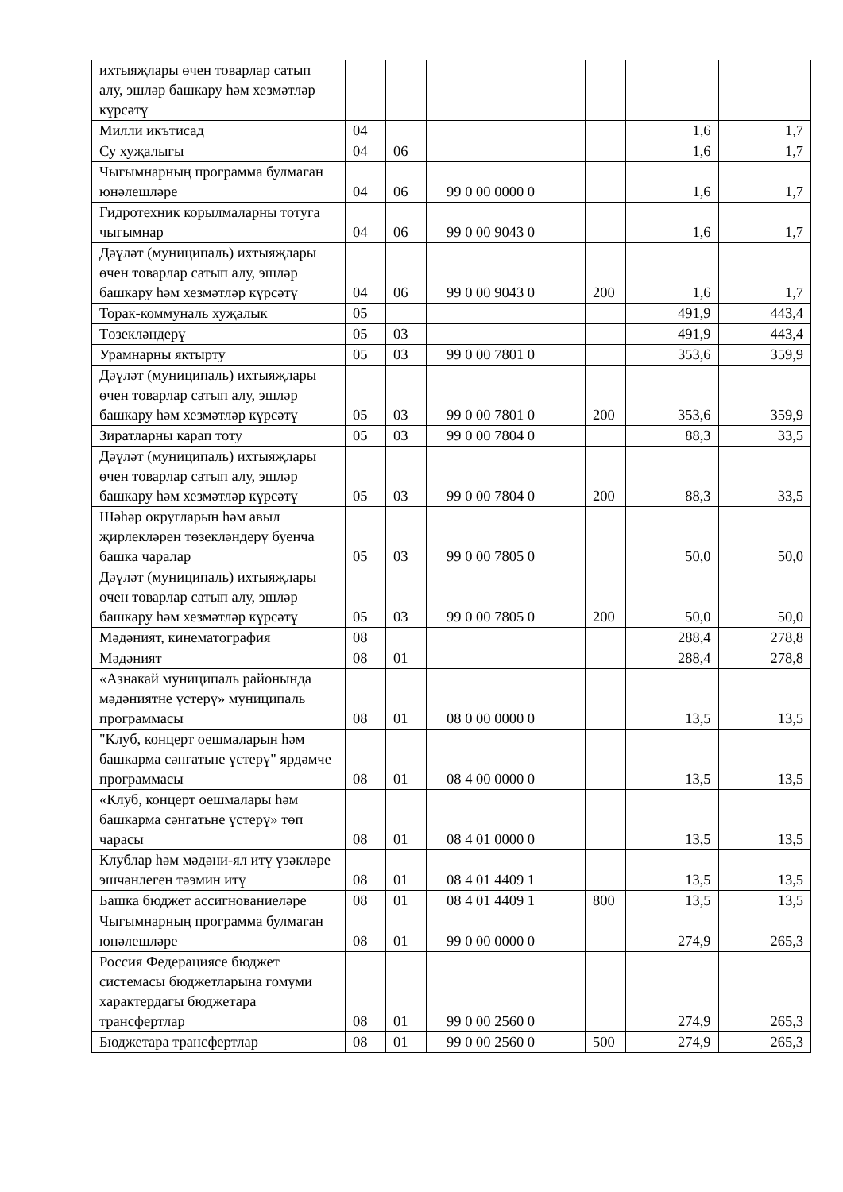| ихтыяҗлары өчен товарлар сатып алу, эшләр башкару һәм хезмәтләр күрсәтү | | | | | | |
| Милли икътисад | 04 | | | | 1,6 | 1,7 |
| Су хуҗалыгы | 04 | 06 | | | 1,6 | 1,7 |
| Чыгымнарның программа булмаган юнәлешләре | 04 | 06 | 99 0 00 0000 0 | | 1,6 | 1,7 |
| Гидротехник корылмаларны тотуга чыгымнар | 04 | 06 | 99 0 00 9043 0 | | 1,6 | 1,7 |
| Дәүләт (муниципаль) ихтыяҗлары өчен товарлар сатып алу, эшләр башкару һәм хезмәтләр күрсәтү | 04 | 06 | 99 0 00 9043 0 | 200 | 1,6 | 1,7 |
| Торак-коммуналь хуҗалык | 05 | | | | 491,9 | 443,4 |
| Төзекләндерү | 05 | 03 | | | 491,9 | 443,4 |
| Урамнарны яктырту | 05 | 03 | 99 0 00 7801 0 | | 353,6 | 359,9 |
| Дәүләт (муниципаль) ихтыяҗлары өчен товарлар сатып алу, эшләр башкару һәм хезмәтләр күрсәтү | 05 | 03 | 99 0 00 7801 0 | 200 | 353,6 | 359,9 |
| Зиратларны карап тоту | 05 | 03 | 99 0 00 7804 0 | | 88,3 | 33,5 |
| Дәүләт (муниципаль) ихтыяҗлары өчен товарлар сатып алу, эшләр башкару һәм хезмәтләр күрсәтү | 05 | 03 | 99 0 00 7804 0 | 200 | 88,3 | 33,5 |
| Шәһәр округларын һәм авыл җирлекләрен төзекләндерү буенча башка чаралар | 05 | 03 | 99 0 00 7805 0 | | 50,0 | 50,0 |
| Дәүләт (муниципаль) ихтыяҗлары өчен товарлар сатып алу, эшләр башкару һәм хезмәтләр күрсәтү | 05 | 03 | 99 0 00 7805 0 | 200 | 50,0 | 50,0 |
| Мәдәният, кинематография | 08 | | | | 288,4 | 278,8 |
| Мәдәният | 08 | 01 | | | 288,4 | 278,8 |
| «Азнакай муниципаль районында мәдәниятне үстерү» муниципаль программасы | 08 | 01 | 08 0 00 0000 0 | | 13,5 | 13,5 |
| "Клуб, концерт оешмаларын һәм башкарма сәнгатьне үстерү" ярдәмче программасы | 08 | 01 | 08 4 00 0000 0 | | 13,5 | 13,5 |
| «Клуб, концерт оешмалары һәм башкарма сәнгатьне үстерү» төп чарасы | 08 | 01 | 08 4 01 0000 0 | | 13,5 | 13,5 |
| Клублар һәм мәдәни-ял итү үзәкләре эшчәнлеген тәэмин итү | 08 | 01 | 08 4 01 4409 1 | | 13,5 | 13,5 |
| Башка бюджет ассигнованиеләре | 08 | 01 | 08 4 01 4409 1 | 800 | 13,5 | 13,5 |
| Чыгымнарның программа булмаган юнәлешләре | 08 | 01 | 99 0 00 0000 0 | | 274,9 | 265,3 |
| Россия Федерациясе бюджет системасы бюджетларына гомуми характердагы бюджетара трансфертлар | 08 | 01 | 99 0 00 2560 0 | | 274,9 | 265,3 |
| Бюджетара трансфертлар | 08 | 01 | 99 0 00 2560 0 | 500 | 274,9 | 265,3 |